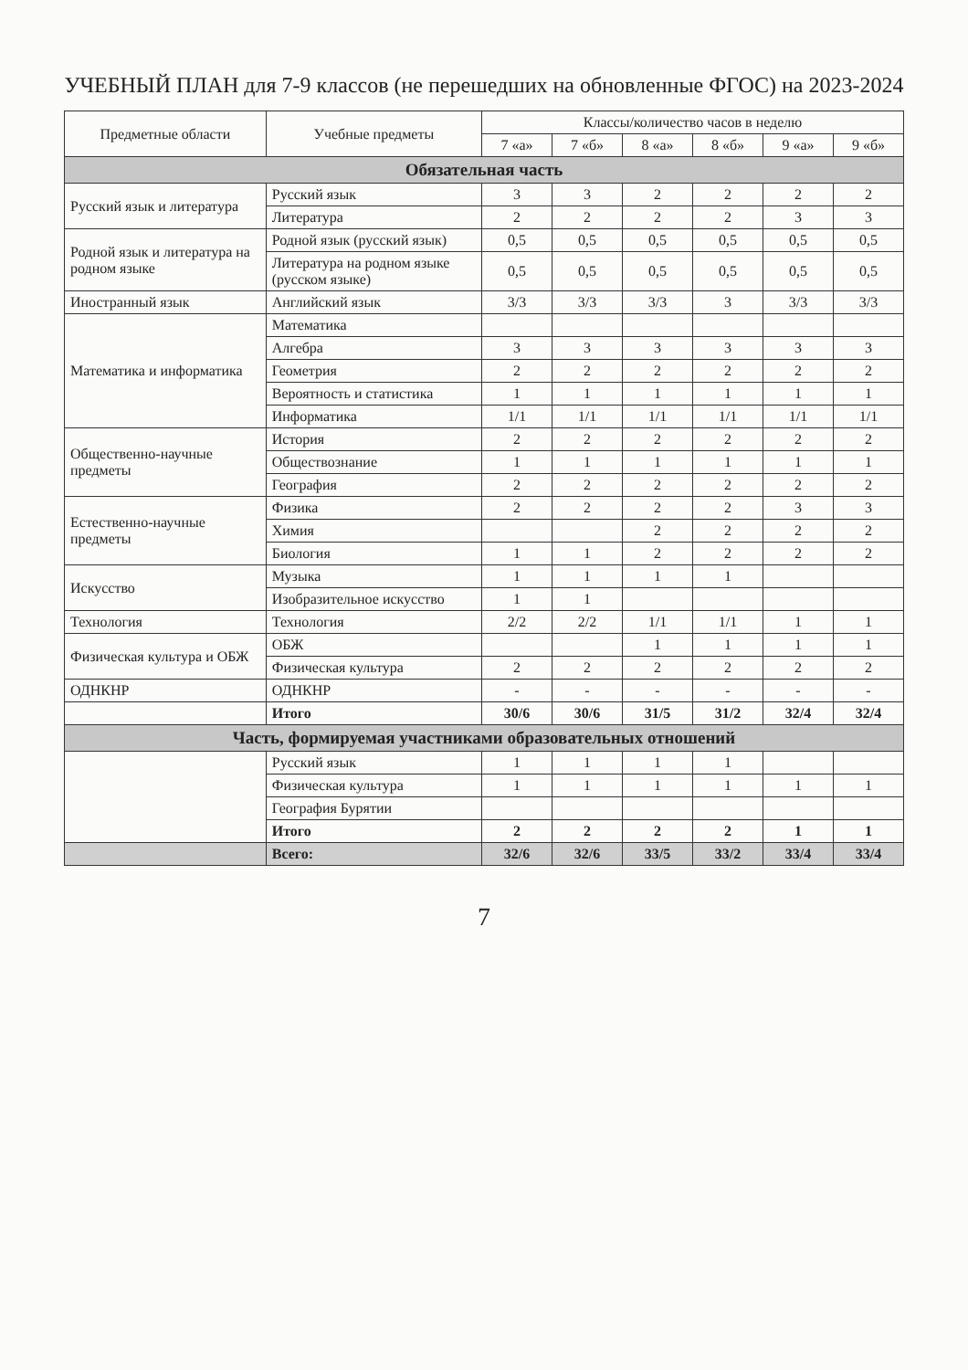УЧЕБНЫЙ ПЛАН для 7-9 классов (не перешедших на обновленные ФГОС) на 2023-2024
| Предметные области | Учебные предметы | Классы/количество часов в неделю | | | | | |
| --- | --- | --- | --- | --- | --- | --- | --- |
| | | 7 «а» | 7 «б» | 8 «а» | 8 «б» | 9 «а» | 9 «б» |
| Обязательная часть | | | | | | | |
| Русский язык и литература | Русский язык | 3 | 3 | 2 | 2 | 2 | 2 |
| | Литература | 2 | 2 | 2 | 2 | 3 | 3 |
| Родной язык и литература на родном языке | Родной язык (русский язык) | 0,5 | 0,5 | 0,5 | 0,5 | 0,5 | 0,5 |
| | Литература на родном языке (русском языке) | 0,5 | 0,5 | 0,5 | 0,5 | 0,5 | 0,5 |
| Иностранный язык | Английский язык | 3/3 | 3/3 | 3/3 | 3 | 3/3 | 3/3 |
| Математика и информатика | Математика | | | | | | |
| | Алгебра | 3 | 3 | 3 | 3 | 3 | 3 |
| | Геометрия | 2 | 2 | 2 | 2 | 2 | 2 |
| | Вероятность и статистика | 1 | 1 | 1 | 1 | 1 | 1 |
| | Информатика | 1/1 | 1/1 | 1/1 | 1/1 | 1/1 | 1/1 |
| Общественно-научные предметы | История | 2 | 2 | 2 | 2 | 2 | 2 |
| | Обществознание | 1 | 1 | 1 | 1 | 1 | 1 |
| | География | 2 | 2 | 2 | 2 | 2 | 2 |
| Естественно-научные предметы | Физика | 2 | 2 | 2 | 2 | 3 | 3 |
| | Химия | | | 2 | 2 | 2 | 2 |
| | Биология | 1 | 1 | 2 | 2 | 2 | 2 |
| Искусство | Музыка | 1 | 1 | 1 | 1 | | |
| | Изобразительное искусство | 1 | 1 | | | | |
| Технология | Технология | 2/2 | 2/2 | 1/1 | 1/1 | 1 | 1 |
| Физическая культура и ОБЖ | ОБЖ | | | 1 | 1 | 1 | 1 |
| | Физическая культура | 2 | 2 | 2 | 2 | 2 | 2 |
| ОДНКНР | ОДНКНР | - | - | - | - | - | - |
| | Итого | 30/6 | 30/6 | 31/5 | 31/2 | 32/4 | 32/4 |
| Часть, формируемая участниками образовательных отношений | | | | | | | |
| | Русский язык | 1 | 1 | 1 | 1 | | |
| | Физическая культура | 1 | 1 | 1 | 1 | 1 | 1 |
| | География Бурятии | | | | | | |
| | Итого | 2 | 2 | 2 | 2 | 1 | 1 |
| | Всего: | 32/6 | 32/6 | 33/5 | 33/2 | 33/4 | 33/4 |
7